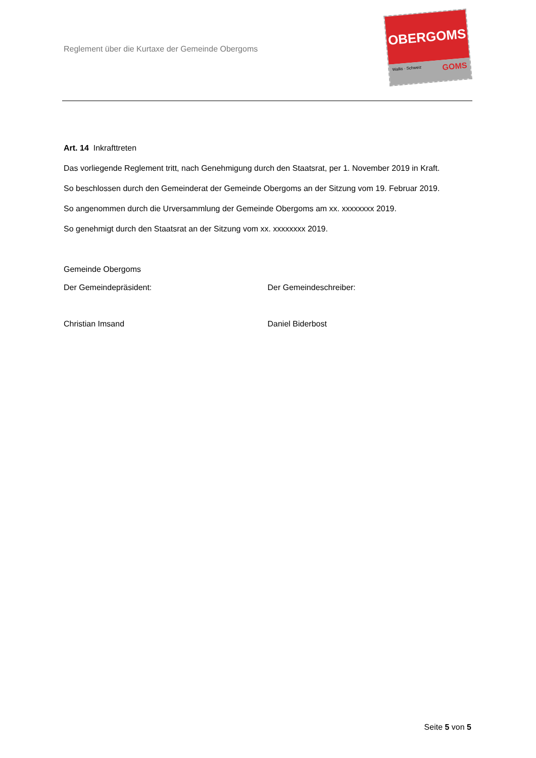Reglement über die Kurtaxe der Gemeinde Obergoms
OBERGOMS
Wallis · Schweiz GOMS
Art. 14 Inkrafttreten
Das vorliegende Reglement tritt, nach Genehmigung durch den Staatsrat, per 1. November 2019 in Kraft.
So beschlossen durch den Gemeinderat der Gemeinde Obergoms an der Sitzung vom 19. Februar 2019.
So angenommen durch die Urversammlung der Gemeinde Obergoms am xx. xxxxxxxx 2019.
So genehmigt durch den Staatsrat an der Sitzung vom xx. xxxxxxxx 2019.
Gemeinde Obergoms
Der Gemeindepräsident: Der Gemeindeschreiber:
Christian Imsand Daniel Biderbost
Seite 5 von 5